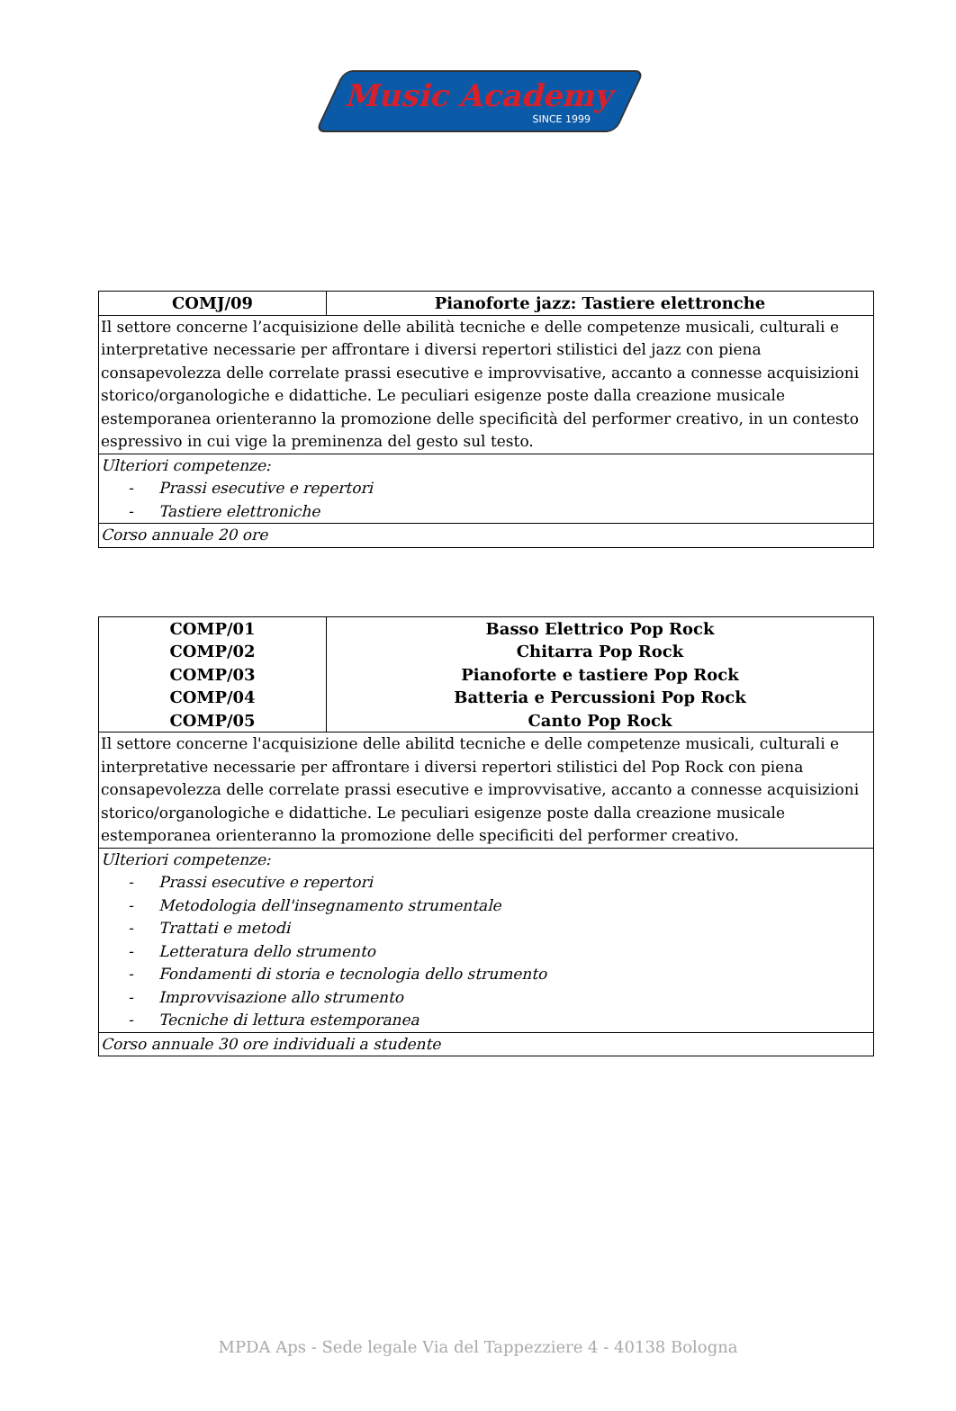Music Academy
SINCE 1999
| COMJ/09 | Pianoforte jazz: Tastiere elettronche |
| Il settore concerne l’acquisizione delle abilità tecniche e delle competenze musicali, culturali e interpretative necessarie per affrontare i diversi repertori stilistici del jazz con piena consapevolezza delle correlate prassi esecutive e improvvisative, accanto a connesse acquisizioni storico/organologiche e didattiche. Le peculiari esigenze poste dalla creazione musicale estemporanea orienteranno la promozione delle specificità del performer creativo, in un contesto espressivo in cui vige la preminenza del gesto sul testo. | |
| Ulteriori competenze: - Prassi esecutive e repertori - Tastiere elettroniche | |
| Corso annuale 20 ore | |
| COMP/01 COMP/02 COMP/03 COMP/04 COMP/05 | Basso Elettrico Pop Rock Chitarra Pop Rock Pianoforte e tastiere Pop Rock Batteria e Percussioni Pop Rock Canto Pop Rock |
| Il settore concerne l'acquisizione delle abilitd tecniche e delle competenze musicali, culturali e interpretative necessarie per affrontare i diversi repertori stilistici del Pop Rock con piena consapevolezza delle correlate prassi esecutive e improvvisative, accanto a connesse acquisizioni storico/organologiche e didattiche. Le peculiari esigenze poste dalla creazione musicale estemporanea orienteranno la promozione delle specificiti del performer creativo. | |
| Ulteriori competenze: - Prassi esecutive e repertori - Metodologia dell'insegnamento strumentale - Trattati e metodi - Letteratura dello strumento - Fondamenti di storia e tecnologia dello strumento - Improvvisazione allo strumento - Tecniche di lettura estemporanea | |
| Corso annuale 30 ore individuali a studente | |
MPDA Aps - Sede legale Via del Tappezziere 4 - 40138 Bologna